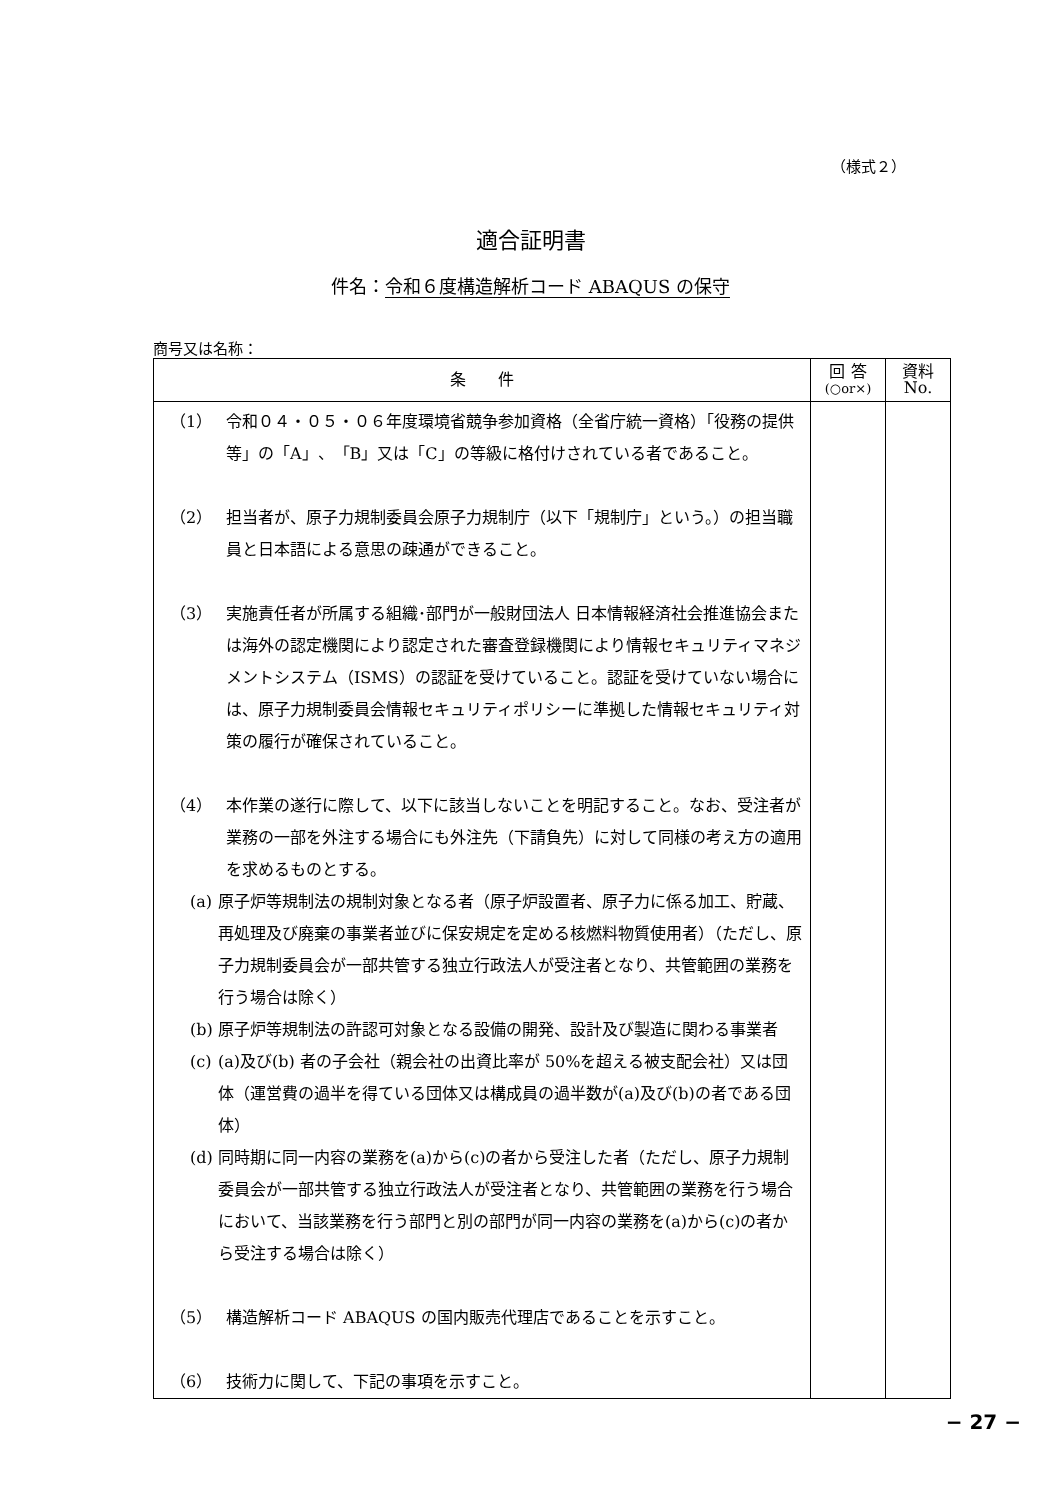（様式２）
適合証明書
件名：令和６度構造解析コード ABAQUS の保守
商号又は名称：
| 条 件 | 回 答 (○or×) | 資料 No. |
| --- | --- | --- |
| （1） 令和０４・０５・０６年度環境省競争参加資格（全省庁統一資格）「役務の提供等」の「A」、「B」又は「C」の等級に格付けされている者であること。 （2） 担当者が、原子力規制委員会原子力規制庁（以下「規制庁」という。）の担当職員と日本語による意思の疎通ができること。 （3） 実施責任者が所属する組織･部門が一般財団法人 日本情報経済社会推進協会または海外の認定機関により認定された審査登録機関により情報セキュリティマネジメントシステム（ISMS）の認証を受けていること。認証を受けていない場合には、原子力規制委員会情報セキュリティポリシーに準拠した情報セキュリティ対策の履行が確保されていること。 （4） 本作業の遂行に際して、以下に該当しないことを明記すること。なお、受注者が業務の一部を外注する場合にも外注先（下請負先）に対して同様の考え方の適用を求めるものとする。 (a) 原子炉等規制法の規制対象となる者（原子炉設置者、原子力に係る加工、貯蔵、再処理及び廃棄の事業者並びに保安規定を定める核燃料物質使用者）（ただし、原子力規制委員会が一部共管する独立行政法人が受注者となり、共管範囲の業務を行う場合は除く） (b) 原子炉等規制法の許認可対象となる設備の開発、設計及び製造に関わる事業者 (c) (a)及び(b) 者の子会社（親会社の出資比率が 50%を超える被支配会社）又は団体（運営費の過半を得ている団体又は構成員の過半数が(a)及び(b)の者である団体） (d) 同時期に同一内容の業務を(a)から(c)の者から受注した者（ただし、原子力規制委員会が一部共管する独立行政法人が受注者となり、共管範囲の業務を行う場合において、当該業務を行う部門と別の部門が同一内容の業務を(a)から(c)の者から受注する場合は除く） （5） 構造解析コード ABAQUS の国内販売代理店であることを示すこと。 （6） 技術力に関して、下記の事項を示すこと。 | | |
− 27 −